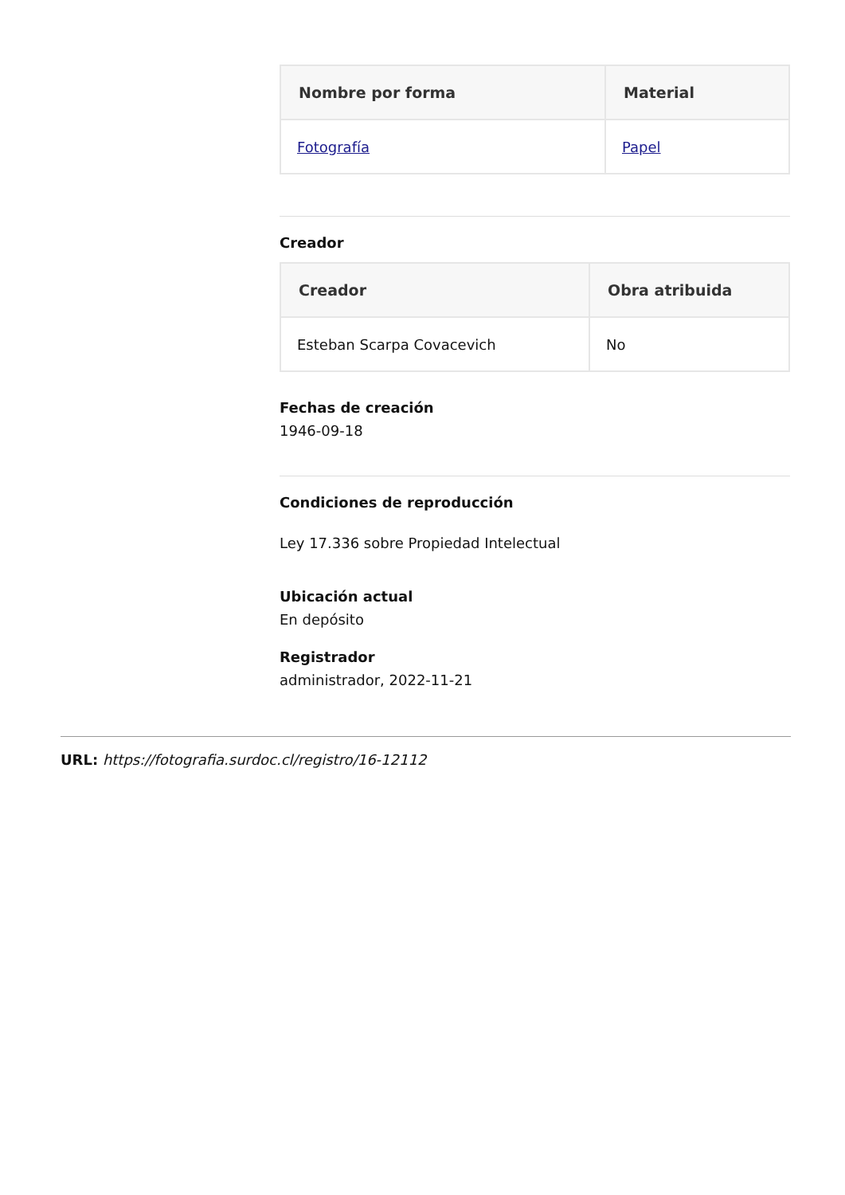| Nombre por forma | Material |
| --- | --- |
| Fotografía | Papel |
Creador
| Creador | Obra atribuida |
| --- | --- |
| Esteban Scarpa Covacevich | No |
Fechas de creación
1946-09-18
Condiciones de reproducción
Ley 17.336 sobre Propiedad Intelectual
Ubicación actual
En depósito
Registrador
administrador, 2022-11-21
URL: https://fotografia.surdoc.cl/registro/16-12112